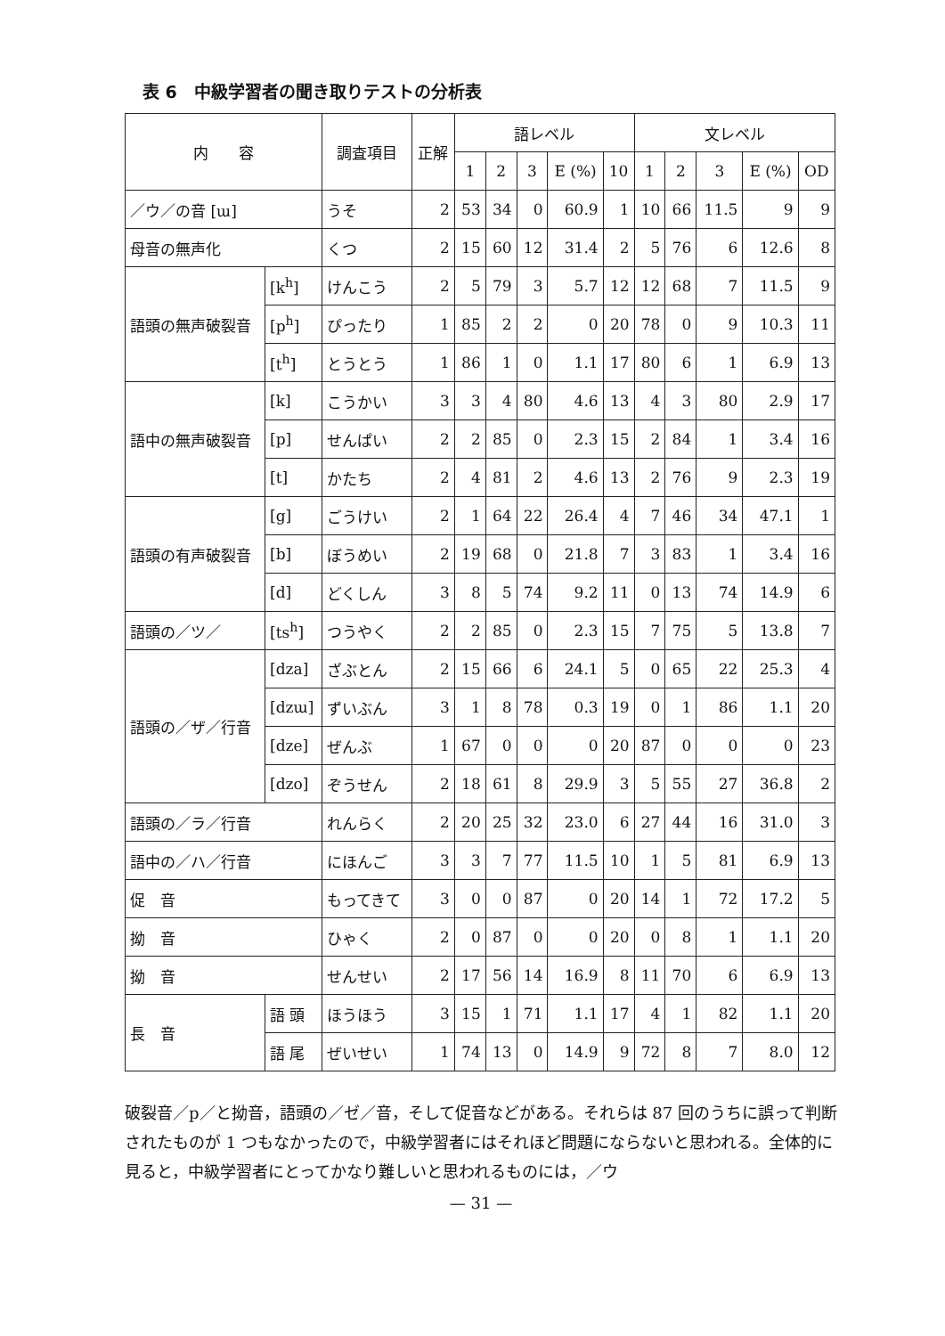表 6　中級学習者の聞き取りテストの分析表
| 内 容 | | 調査項目 | 正解 | 語レベル | | | | | 文レベル | | | | |
| --- | --- | --- | --- | --- | --- | --- | --- | --- | --- | --- | --- | --- | --- |
| | | | | 1 | 2 | 3 | E (%) | 10 | 1 | 2 | 3 | E (%) | OD |
| ／ウ／の音 [ɯ] | | うそ | 2 | 53 | 34 | 0 | 60.9 | 1 | 10 | 66 | 11.5 | 9 | 9 |
| 母音の無声化 | | くつ | 2 | 15 | 60 | 12 | 31.4 | 2 | 5 | 76 | 6 | 12.6 | 8 |
| 語頭の無声破裂音 | [k<sup>h</sup>] | けんこう | 2 | 5 | 79 | 3 | 5.7 | 12 | 12 | 68 | 7 | 11.5 | 9 |
| | [p<sup>h</sup>] | ぴったり | 1 | 85 | 2 | 2 | 0 | 20 | 78 | 0 | 9 | 10.3 | 11 |
| | [t<sup>h</sup>] | とうとう | 1 | 86 | 1 | 0 | 1.1 | 17 | 80 | 6 | 1 | 6.9 | 13 |
| 語中の無声破裂音 | [k] | こうかい | 3 | 3 | 4 | 80 | 4.6 | 13 | 4 | 3 | 80 | 2.9 | 17 |
| | [p] | せんぱい | 2 | 2 | 85 | 0 | 2.3 | 15 | 2 | 84 | 1 | 3.4 | 16 |
| | [t] | かたち | 2 | 4 | 81 | 2 | 4.6 | 13 | 2 | 76 | 9 | 2.3 | 19 |
| 語頭の有声破裂音 | [g] | ごうけい | 2 | 1 | 64 | 22 | 26.4 | 4 | 7 | 46 | 34 | 47.1 | 1 |
| | [b] | ぼうめい | 2 | 19 | 68 | 0 | 21.8 | 7 | 3 | 83 | 1 | 3.4 | 16 |
| | [d] | どくしん | 3 | 8 | 5 | 74 | 9.2 | 11 | 0 | 13 | 74 | 14.9 | 6 |
| 語頭の／ツ／ | [ts<sup>h</sup>] | つうやく | 2 | 2 | 85 | 0 | 2.3 | 15 | 7 | 75 | 5 | 13.8 | 7 |
| 語頭の／ザ／行音 | [dza] | ざぶとん | 2 | 15 | 66 | 6 | 24.1 | 5 | 0 | 65 | 22 | 25.3 | 4 |
| | [dzɯ] | ずいぶん | 3 | 1 | 8 | 78 | 0.3 | 19 | 0 | 1 | 86 | 1.1 | 20 |
| | [dze] | ぜんぶ | 1 | 67 | 0 | 0 | 0 | 20 | 87 | 0 | 0 | 0 | 23 |
| | [dzo] | ぞうせん | 2 | 18 | 61 | 8 | 29.9 | 3 | 5 | 55 | 27 | 36.8 | 2 |
| 語頭の／ラ／行音 | | れんらく | 2 | 20 | 25 | 32 | 23.0 | 6 | 27 | 44 | 16 | 31.0 | 3 |
| 語中の／ハ／行音 | | にほんご | 3 | 3 | 7 | 77 | 11.5 | 10 | 1 | 5 | 81 | 6.9 | 13 |
| 促 音 | | もってきて | 3 | 0 | 0 | 87 | 0 | 20 | 14 | 1 | 72 | 17.2 | 5 |
| 拗 音 | | ひゃく | 2 | 0 | 87 | 0 | 0 | 20 | 0 | 8 | 1 | 1.1 | 20 |
| 拗 音 | | せんせい | 2 | 17 | 56 | 14 | 16.9 | 8 | 11 | 70 | 6 | 6.9 | 13 |
| 長 音 | 語 頭 | ほうほう | 3 | 15 | 1 | 71 | 1.1 | 17 | 4 | 1 | 82 | 1.1 | 20 |
| | 語 尾 | ぜいせい | 1 | 74 | 13 | 0 | 14.9 | 9 | 72 | 8 | 7 | 8.0 | 12 |
破裂音／p／と拗音，語頭の／ゼ／音，そして促音などがある。それらは 87 回のうちに誤って判断されたものが 1 つもなかったので，中級学習者にはそれほど問題にならないと思われる。全体的に見ると，中級学習者にとってかなり難しいと思われるものには，／ウ
— 31 —